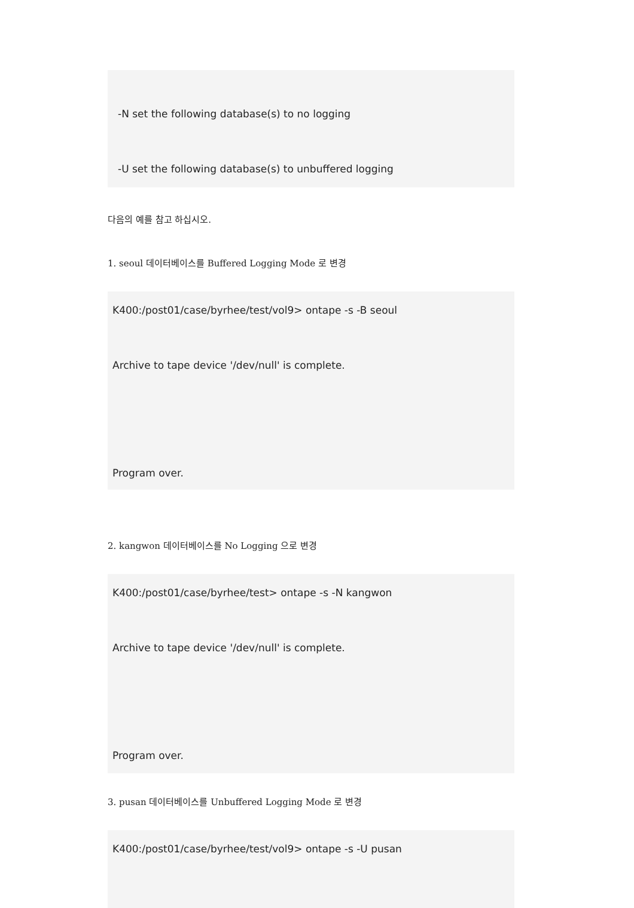-N set the following database(s) to no logging
-U set the following database(s) to unbuffered logging
다음의 예를 참고 하십시오.
1. seoul 데이터베이스를 Buffered Logging Mode 로 변경
K400:/post01/case/byrhee/test/vol9> ontape -s -B seoul
Archive to tape device '/dev/null' is complete.
Program over.
2. kangwon 데이터베이스를 No Logging 으로 변경
K400:/post01/case/byrhee/test> ontape -s -N kangwon
Archive to tape device '/dev/null' is complete.
Program over.
3. pusan 데이터베이스를 Unbuffered Logging Mode 로 변경
K400:/post01/case/byrhee/test/vol9> ontape -s -U pusan